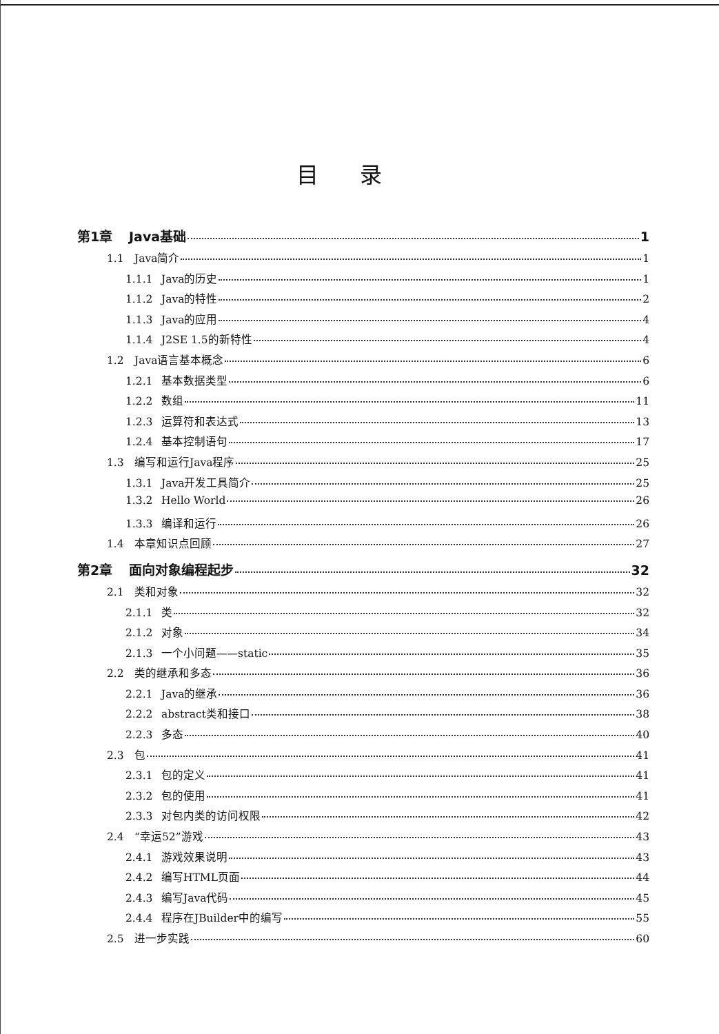目录
第1章 Java基础 1
1.1 Java简介 1
1.1.1 Java的历史 1
1.1.2 Java的特性 2
1.1.3 Java的应用 4
1.1.4 J2SE 1.5的新特性 4
1.2 Java语言基本概念 6
1.2.1 基本数据类型 6
1.2.2 数组 11
1.2.3 运算符和表达式 13
1.2.4 基本控制语句 17
1.3 编写和运行Java程序 25
1.3.1 Java开发工具简介 25
1.3.2 Hello World 26
1.3.3 编译和运行 26
1.4 本章知识点回顾 27
第2章 面向对象编程起步 32
2.1 类和对象 32
2.1.1 类 32
2.1.2 对象 34
2.1.3 一个小问题——static 35
2.2 类的继承和多态 36
2.2.1 Java的继承 36
2.2.2 abstract类和接口 38
2.2.3 多态 40
2.3 包 41
2.3.1 包的定义 41
2.3.2 包的使用 41
2.3.3 对包内类的访问权限 42
2.4 “幸运52”游戏 43
2.4.1 游戏效果说明 43
2.4.2 编写HTML页面 44
2.4.3 编写Java代码 45
2.4.4 程序在JBuilder中的编写 55
2.5 进一步实践 60